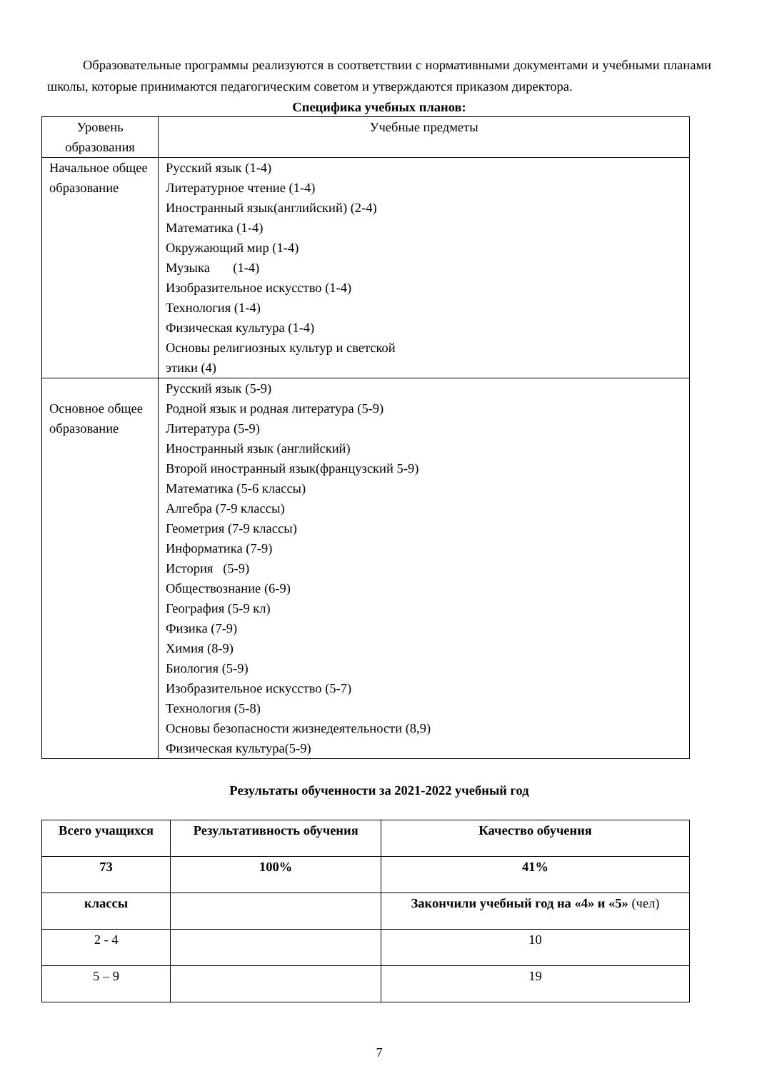Образовательные программы реализуются в соответствии с нормативными документами и учебными планами школы, которые принимаются педагогическим советом и утверждаются приказом директора.
Специфика учебных планов:
| Уровень образования | Учебные предметы |
| Начальное общее образование | Русский язык (1-4) Литературное чтение (1-4) Иностранный язык(английский) (2-4) Математика (1-4) Окружающий мир (1-4) Музыка (1-4) Изобразительное искусство (1-4) Технология (1-4) Физическая культура (1-4) Основы религиозных культур и светской этики (4) |
| Основное общее образование | Русский язык (5-9) Родной язык и родная литература (5-9) Литература (5-9) Иностранный язык (английский) Второй иностранный язык(французский 5-9) Математика (5-6 классы) Алгебра (7-9 классы) Геометрия (7-9 классы) Информатика (7-9) История (5-9) Обществознание (6-9) География (5-9 кл) Физика (7-9) Химия (8-9) Биология (5-9) Изобразительное искусство (5-7) Технология (5-8) Основы безопасности жизнедеятельности (8,9) Физическая культура(5-9) |
Результаты обученности за 2021-2022 учебный год
| Всего учащихся | Результативность обучения | Качество обучения |
| --- | --- | --- |
| 73 | 100% | 41% |
| классы | | Закончили учебный год на «4» и «5» (чел) |
| 2 - 4 | | 10 |
| 5 – 9 | | 19 |
7